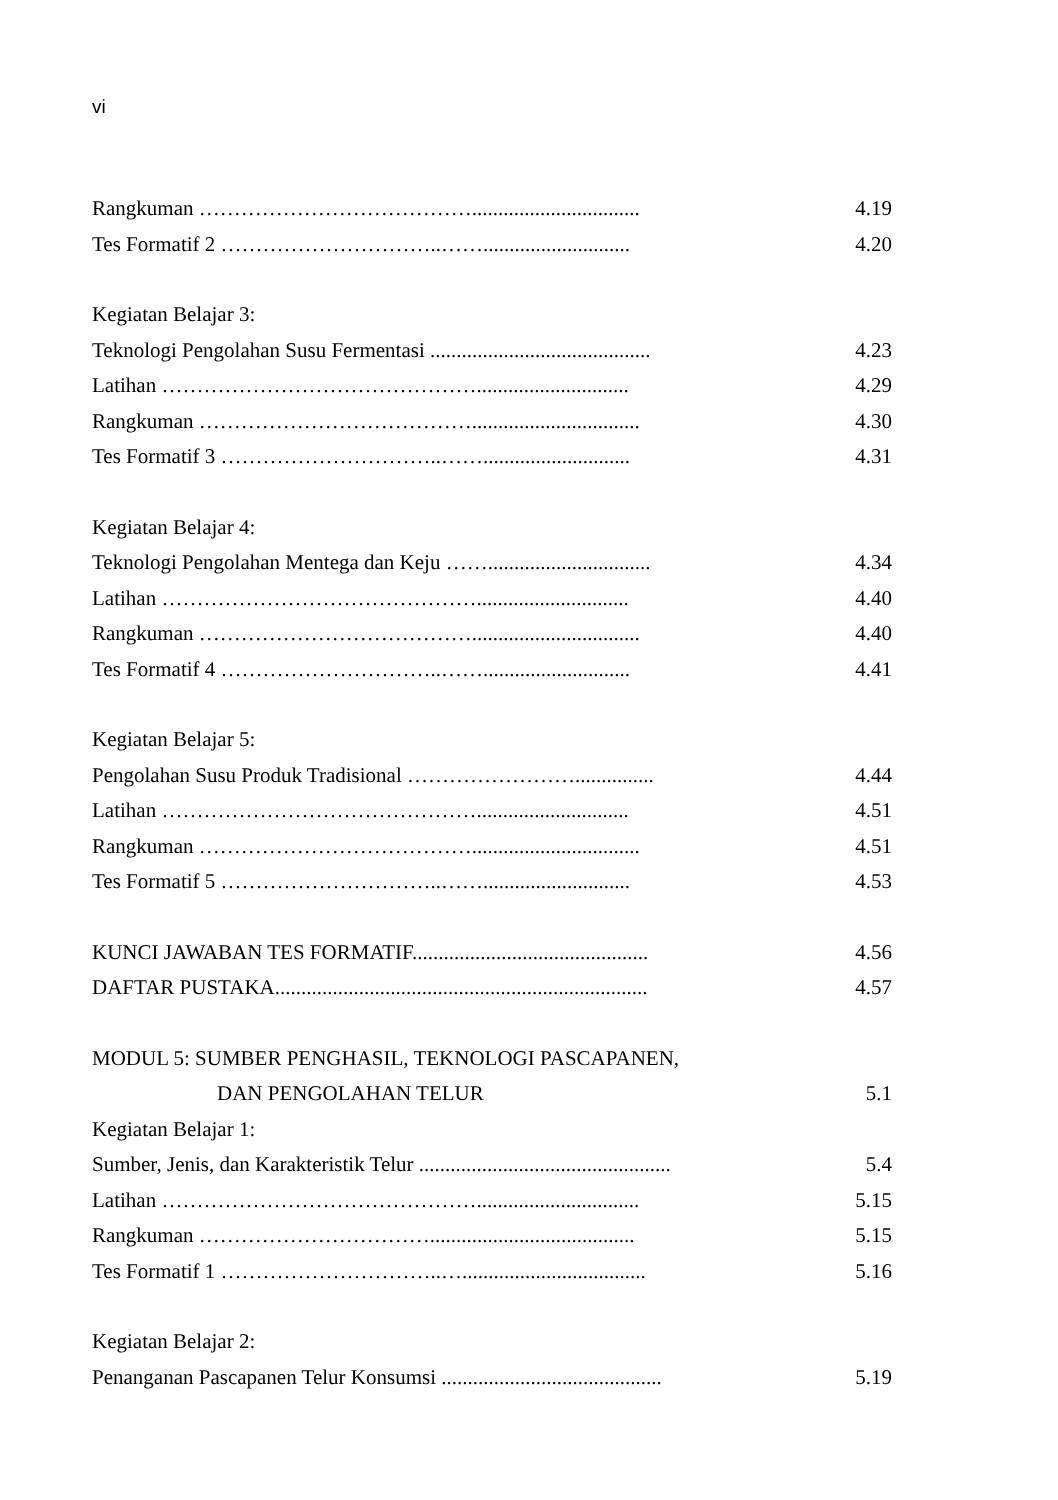vi
Rangkuman …………………………………................................ 4.19
Tes Formatif 2 …………………………..……............................ 4.20
Kegiatan Belajar 3:
Teknologi Pengolahan Susu Fermentasi .......................................... 4.23
Latihan ………………………………………............................. 4.29
Rangkuman …………………………………................................ 4.30
Tes Formatif 3 …………………………..……............................ 4.31
Kegiatan Belajar 4:
Teknologi Pengolahan Mentega dan Keju ……............................... 4.34
Latihan ………………………………………............................. 4.40
Rangkuman …………………………………................................ 4.40
Tes Formatif 4 …………………………..……............................ 4.41
Kegiatan Belajar 5:
Pengolahan Susu Produk Tradisional ……………………............... 4.44
Latihan ………………………………………............................. 4.51
Rangkuman …………………………………................................ 4.51
Tes Formatif 5 …………………………..……............................ 4.53
KUNCI JAWABAN TES FORMATIF............................................. 4.56
DAFTAR PUSTAKA....................................................................... 4.57
MODUL 5: SUMBER PENGHASIL, TEKNOLOGI PASCAPANEN,
DAN PENGOLAHAN TELUR 5.1
Kegiatan Belajar 1:
Sumber, Jenis, dan Karakteristik Telur ................................................ 5.4
Latihan ………………………………………............................... 5.15
Rangkuman ……………………………....................................... 5.15
Tes Formatif 1 …………………………..…................................... 5.16
Kegiatan Belajar 2:
Penanganan Pascapanen Telur Konsumsi .......................................... 5.19